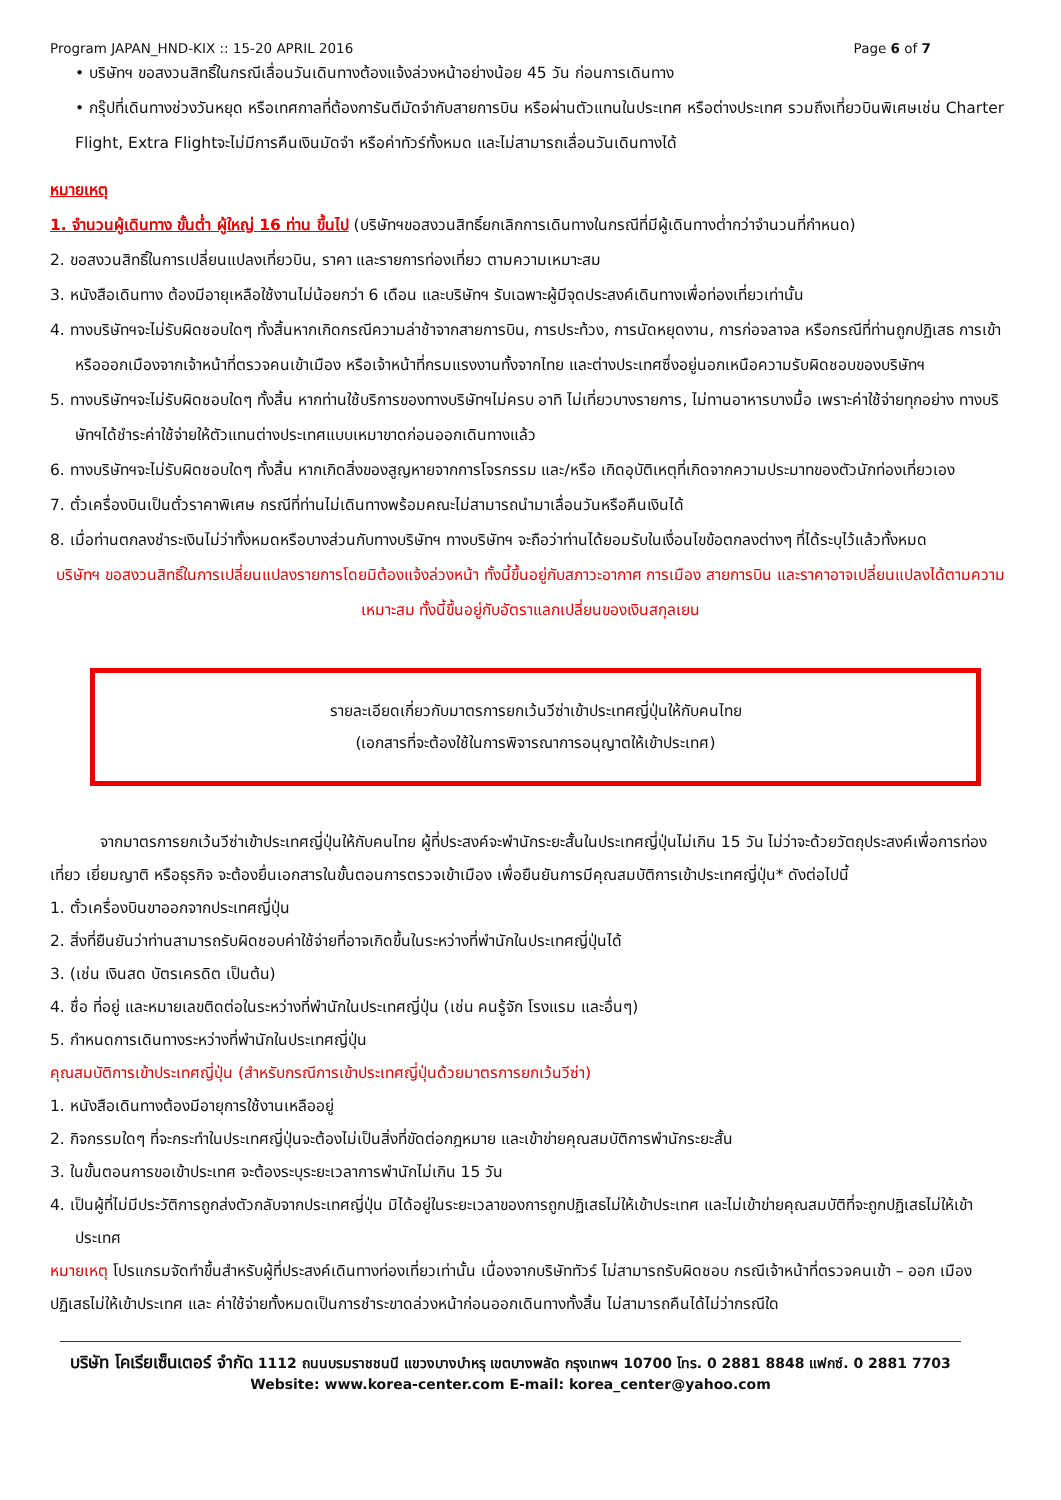Program JAPAN_HND-KIX :: 15-20 APRIL 2016 Page 6 of 7
• บริษัทฯ ขอสงวนสิทธิ์ในกรณีเลื่อนวันเดินทางต้องแจ้งล่วงหน้าอย่างน้อย 45 วัน ก่อนการเดินทาง
• กรุ๊ปที่เดินทางช่วงวันหยุด หรือเทศกาลที่ต้องการันตีมัดจำกับสายการบิน หรือผ่านตัวแทนในประเทศ หรือต่างประเทศ รวมถึงเที่ยวบินพิเศษเช่น Charter Flight, Extra Flightจะไม่มีการคืนเงินมัดจำ หรือค่าทัวร์ทั้งหมด และไม่สามารถเลื่อนวันเดินทางได้
หมายเหตุ
1. จำนวนผู้เดินทาง ขั้นต่ำ ผู้ใหญ่ 16 ท่าน ขึ้นไป (บริษัทฯขอสงวนสิทธิ์ยกเลิกการเดินทางในกรณีที่มีผู้เดินทางต่ำกว่าจำนวนที่กำหนด)
2. ขอสงวนสิทธิ์ในการเปลี่ยนแปลงเที่ยวบิน, ราคา และรายการท่องเที่ยว ตามความเหมาะสม
3. หนังสือเดินทาง ต้องมีอายุเหลือใช้งานไม่น้อยกว่า 6 เดือน และบริษัทฯ รับเฉพาะผู้มีจุดประสงค์เดินทางเพื่อท่องเที่ยวเท่านั้น
4. ทางบริษัทฯจะไม่รับผิดชอบใดๆ ทั้งสิ้นหากเกิดกรณีความล่าช้าจากสายการบิน, การประท้วง, การนัดหยุดงาน, การก่อจลาจล หรือกรณีที่ท่านถูกปฏิเสธ การเข้าหรือออกเมืองจากเจ้าหน้าที่ตรวจคนเข้าเมือง หรือเจ้าหน้าที่กรมแรงงานทั้งจากไทย และต่างประเทศซึ่งอยู่นอกเหนือความรับผิดชอบของบริษัทฯ
5. ทางบริษัทฯจะไม่รับผิดชอบใดๆ ทั้งสิ้น หากท่านใช้บริการของทางบริษัทฯไม่ครบ อาทิ ไม่เที่ยวบางรายการ, ไม่ทานอาหารบางมื้อ เพราะค่าใช้จ่ายทุกอย่าง ทางบริษัทฯได้ชำระค่าใช้จ่ายให้ตัวแทนต่างประเทศแบบเหมาขาดก่อนออกเดินทางแล้ว
6. ทางบริษัทฯจะไม่รับผิดชอบใดๆ ทั้งสิ้น หากเกิดสิ่งของสูญหายจากการโจรกรรม และ/หรือ เกิดอุบัติเหตุที่เกิดจากความประมาทของตัวนักท่องเที่ยวเอง
7. ตั๋วเครื่องบินเป็นตั๋วราคาพิเศษ กรณีที่ท่านไม่เดินทางพร้อมคณะไม่สามารถนำมาเลื่อนวันหรือคืนเงินได้
8. เมื่อท่านตกลงชำระเงินไม่ว่าทั้งหมดหรือบางส่วนกับทางบริษัทฯ ทางบริษัทฯ จะถือว่าท่านได้ยอมรับในเงื่อนไขข้อตกลงต่างๆ ที่ได้ระบุไว้แล้วทั้งหมด
บริษัทฯ ขอสงวนสิทธิ์ในการเปลี่ยนแปลงรายการโดยมิต้องแจ้งล่วงหน้า ทั้งนี้ขึ้นอยู่กับสภาวะอากาศ การเมือง สายการบิน และราคาอาจเปลี่ยนแปลงได้ตามความเหมาะสม ทั้งนี้ขึ้นอยู่กับอัตราแลกเปลี่ยนของเงินสกุลเยน
รายละเอียดเกี่ยวกับมาตรการยกเว้นวีซ่าเข้าประเทศญี่ปุ่นให้กับคนไทย
(เอกสารที่จะต้องใช้ในการพิจารณาการอนุญาตให้เข้าประเทศ)
จากมาตรการยกเว้นวีซ่าเข้าประเทศญี่ปุ่นให้กับคนไทย ผู้ที่ประสงค์จะพำนักระยะสั้นในประเทศญี่ปุ่นไม่เกิน 15 วัน ไม่ว่าจะด้วยวัตถุประสงค์เพื่อการท่องเที่ยว เยี่ยมญาติ หรือธุรกิจ จะต้องยื่นเอกสารในขั้นตอนการตรวจเข้าเมือง เพื่อยืนยันการมีคุณสมบัติการเข้าประเทศญี่ปุ่น* ดังต่อไปนี้
1. ตั๋วเครื่องบินขาออกจากประเทศญี่ปุ่น
2. สิ่งที่ยืนยันว่าท่านสามารถรับผิดชอบค่าใช้จ่ายที่อาจเกิดขึ้นในระหว่างที่พำนักในประเทศญี่ปุ่นได้
3. (เช่น เงินสด บัตรเครดิต เป็นต้น)
4. ชื่อ ที่อยู่ และหมายเลขติดต่อในระหว่างที่พำนักในประเทศญี่ปุ่น (เช่น คนรู้จัก โรงแรม และอื่นๆ)
5. กำหนดการเดินทางระหว่างที่พำนักในประเทศญี่ปุ่น
คุณสมบัติการเข้าประเทศญี่ปุ่น (สำหรับกรณีการเข้าประเทศญี่ปุ่นด้วยมาตรการยกเว้นวีซ่า)
1. หนังสือเดินทางต้องมีอายุการใช้งานเหลืออยู่
2. กิจกรรมใดๆ ที่จะกระทำในประเทศญี่ปุ่นจะต้องไม่เป็นสิ่งที่ขัดต่อกฎหมาย และเข้าข่ายคุณสมบัติการพำนักระยะสั้น
3. ในขั้นตอนการขอเข้าประเทศ จะต้องระบุระยะเวลาการพำนักไม่เกิน 15 วัน
4. เป็นผู้ที่ไม่มีประวัติการถูกส่งตัวกลับจากประเทศญี่ปุ่น มิได้อยู่ในระยะเวลาของการถูกปฏิเสธไม่ให้เข้าประเทศ และไม่เข้าข่ายคุณสมบัติที่จะถูกปฏิเสธไม่ให้เข้าประเทศ
หมายเหตุ โปรแกรมจัดทำขึ้นสำหรับผู้ที่ประสงค์เดินทางท่องเที่ยวเท่านั้น เนื่องจากบริษัททัวร์ ไม่สามารถรับผิดชอบ กรณีเจ้าหน้าที่ตรวจคนเข้า – ออก เมือง ปฏิเสธไม่ให้เข้าประเทศ และ ค่าใช้จ่ายทั้งหมดเป็นการชำระขาดล่วงหน้าก่อนออกเดินทางทั้งสิ้น ไม่สามารถคืนได้ไม่ว่ากรณีใด
บริษัท โคเรียเซ็นเตอร์ จำกัด 1112 ถนนบรมราชชนนี แขวงบางบำหรุ เขตบางพลัด กรุงเทพฯ 10700 โทร. 0 2881 8848 แฟกซ์. 0 2881 7703
Website: www.korea-center.com E-mail: korea_center@yahoo.com